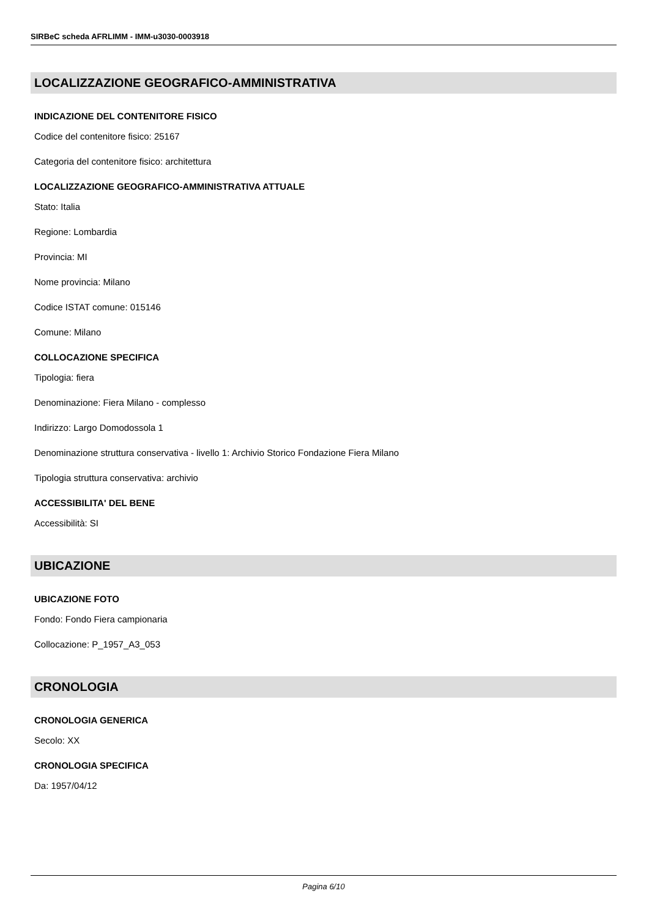SIRBeC scheda AFRLIMM - IMM-u3030-0003918
LOCALIZZAZIONE GEOGRAFICO-AMMINISTRATIVA
INDICAZIONE DEL CONTENITORE FISICO
Codice del contenitore fisico: 25167
Categoria del contenitore fisico: architettura
LOCALIZZAZIONE GEOGRAFICO-AMMINISTRATIVA ATTUALE
Stato: Italia
Regione: Lombardia
Provincia: MI
Nome provincia: Milano
Codice ISTAT comune: 015146
Comune: Milano
COLLOCAZIONE SPECIFICA
Tipologia: fiera
Denominazione: Fiera Milano - complesso
Indirizzo: Largo Domodossola 1
Denominazione struttura conservativa - livello 1: Archivio Storico Fondazione Fiera Milano
Tipologia struttura conservativa: archivio
ACCESSIBILITA' DEL BENE
Accessibilità: SI
UBICAZIONE
UBICAZIONE FOTO
Fondo: Fondo Fiera campionaria
Collocazione: P_1957_A3_053
CRONOLOGIA
CRONOLOGIA GENERICA
Secolo: XX
CRONOLOGIA SPECIFICA
Da: 1957/04/12
Pagina 6/10